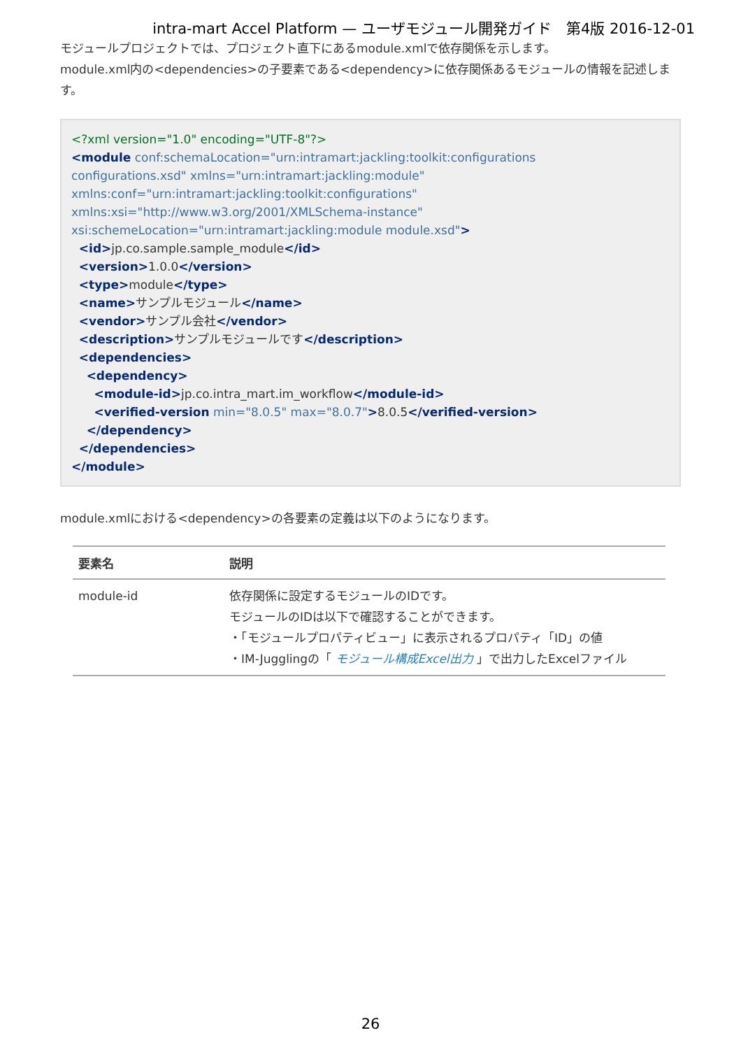intra-mart Accel Platform — ユーザモジュール開発ガイド　第4版 2016-12-01
モジュールプロジェクトでは、プロジェクト直下にあるmodule.xmlで依存関係を示します。
module.xml内の<dependencies>の子要素である<dependency>に依存関係あるモジュールの情報を記述します。
<?xml version="1.0" encoding="UTF-8"?> <module conf:schemaLocation="urn:intramart:jackling:toolkit:configurations configurations.xsd" xmlns="urn:intramart:jackling:module" xmlns:conf="urn:intramart:jackling:toolkit:configurations" xmlns:xsi="http://www.w3.org/2001/XMLSchema-instance" xsi:schemeLocation="urn:intramart:jackling:module module.xsd"> <id>jp.co.sample.sample_module</id> <version>1.0.0</version> <type>module</type> <name>サンプルモジュール</name> <vendor>サンプル会社</vendor> <description>サンプルモジュールです</description> <dependencies> <dependency> <module-id>jp.co.intra_mart.im_workflow</module-id> <verified-version min="8.0.5" max="8.0.7">8.0.5</verified-version> </dependency> </dependencies> </module>
module.xmlにおける<dependency>の各要素の定義は以下のようになります。
| 要素名 | 説明 |
| --- | --- |
| module-id | 依存関係に設定するモジュールのIDです。 モジュールのIDは以下で確認することができます。 ・「モジュールプロパティビュー」に表示されるプロパティ「ID」の値 ・IM-Jugglingの「 モジュール構成Excel出力 」で出力したExcelファイル |
26